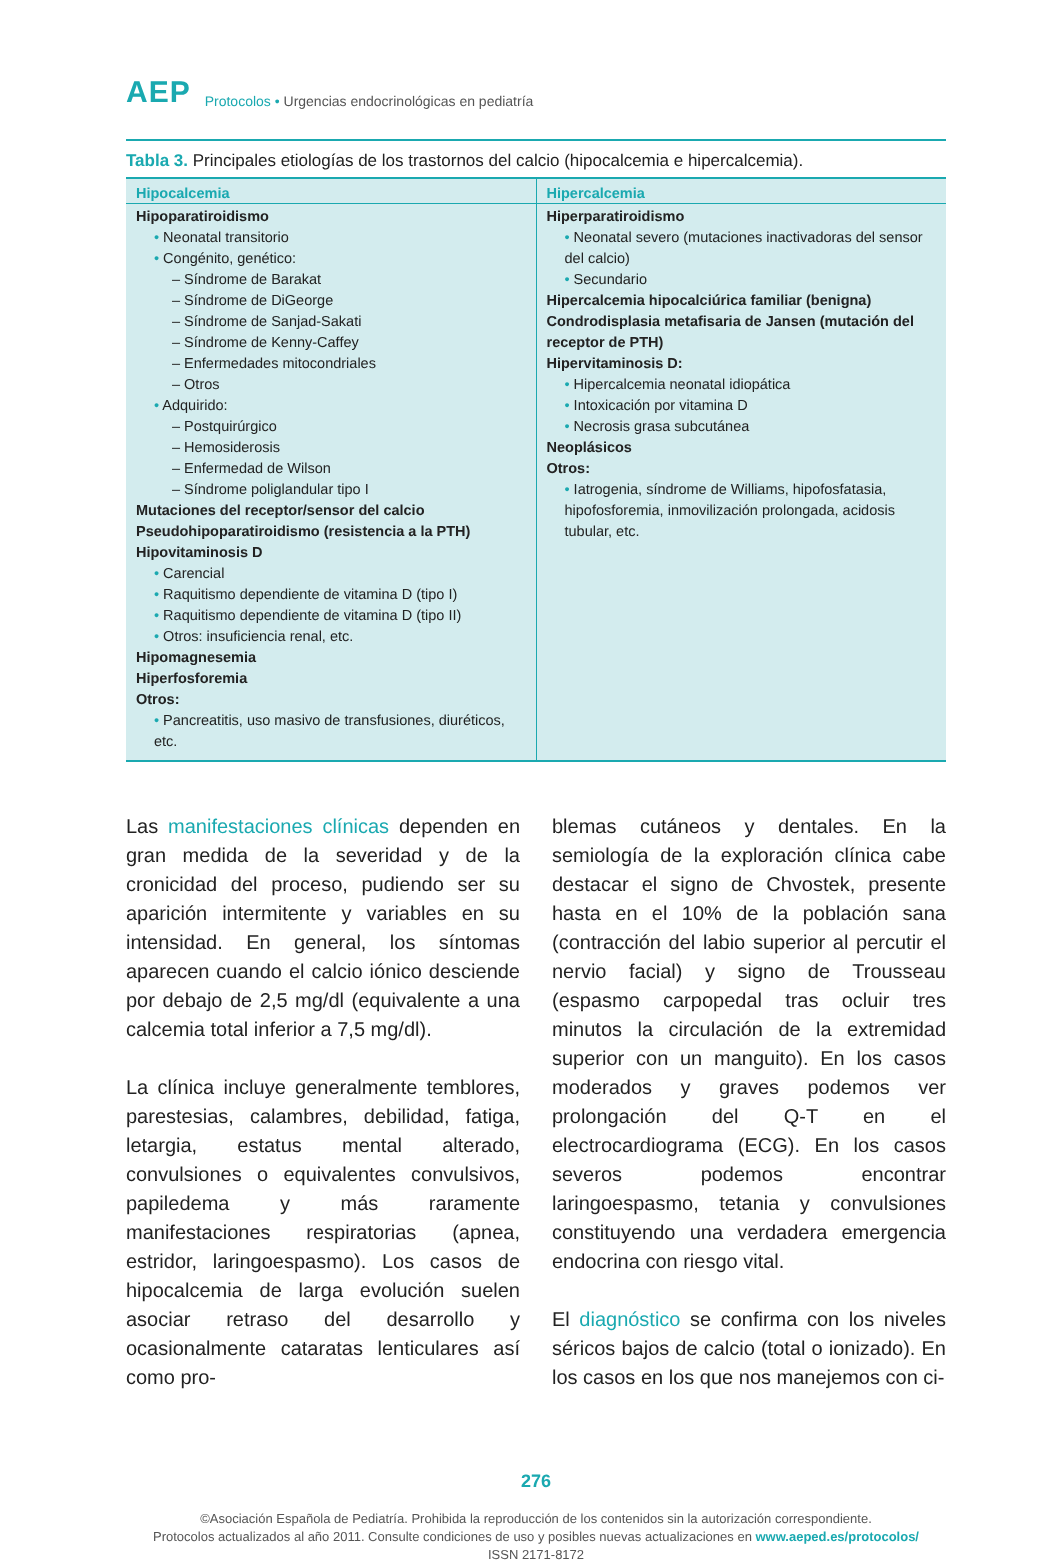AEP Protocolos • Urgencias endocrinológicas en pediatría
Tabla 3. Principales etiologías de los trastornos del calcio (hipocalcemia e hipercalcemia).
| Hipocalcemia | Hipercalcemia |
| --- | --- |
| Hipoparatiroidismo • Neonatal transitorio • Congénito, genético: – Síndrome de Barakat – Síndrome de DiGeorge – Síndrome de Sanjad-Sakati – Síndrome de Kenny-Caffey – Enfermedades mitocondriales – Otros • Adquirido: – Postquirúrgico – Hemosiderosis – Enfermedad de Wilson – Síndrome poliglandular tipo I Mutaciones del receptor/sensor del calcio Pseudohipoparatiroidismo (resistencia a la PTH) Hipovitaminosis D • Carencial • Raquitismo dependiente de vitamina D (tipo I) • Raquitismo dependiente de vitamina D (tipo II) • Otros: insuficiencia renal, etc. Hipomagnesemia Hiperfosforemia Otros: • Pancreatitis, uso masivo de transfusiones, diuréticos, etc. | Hiperparatiroidismo • Neonatal severo (mutaciones inactivadoras del sensor del calcio) • Secundario Hipercalcemia hipocalciúrica familiar (benigna) Condrodisplasia metafisaria de Jansen (mutación del receptor de PTH) Hipervitaminosis D: • Hipercalcemia neonatal idiopática • Intoxicación por vitamina D • Necrosis grasa subcutánea Neoplásicos Otros: • Iatrogenia, síndrome de Williams, hipofosfatasia, hipofosforemia, inmovilización prolongada, acidosis tubular, etc. |
Las manifestaciones clínicas dependen en gran medida de la severidad y de la cronicidad del proceso, pudiendo ser su aparición intermitente y variables en su intensidad. En general, los síntomas aparecen cuando el calcio iónico desciende por debajo de 2,5 mg/dl (equivalente a una calcemia total inferior a 7,5 mg/dl).
La clínica incluye generalmente temblores, parestesias, calambres, debilidad, fatiga, letargia, estatus mental alterado, convulsiones o equivalentes convulsivos, papiledema y más raramente manifestaciones respiratorias (apnea, estridor, laringoespasmo). Los casos de hipocalcemia de larga evolución suelen asociar retraso del desarrollo y ocasionalmente cataratas lenticulares así como pro-
blemas cutáneos y dentales. En la semiología de la exploración clínica cabe destacar el signo de Chvostek, presente hasta en el 10% de la población sana (contracción del labio superior al percutir el nervio facial) y signo de Trousseau (espasmo carpopedal tras ocluir tres minutos la circulación de la extremidad superior con un manguito). En los casos moderados y graves podemos ver prolongación del Q-T en el electrocardiograma (ECG). En los casos severos podemos encontrar laringoespasmo, tetania y convulsiones constituyendo una verdadera emergencia endocrina con riesgo vital.
El diagnóstico se confirma con los niveles séricos bajos de calcio (total o ionizado). En los casos en los que nos manejemos con ci-
276
©Asociación Española de Pediatría. Prohibida la reproducción de los contenidos sin la autorización correspondiente.
Protocolos actualizados al año 2011. Consulte condiciones de uso y posibles nuevas actualizaciones en www.aeped.es/protocolos/
ISSN 2171-8172